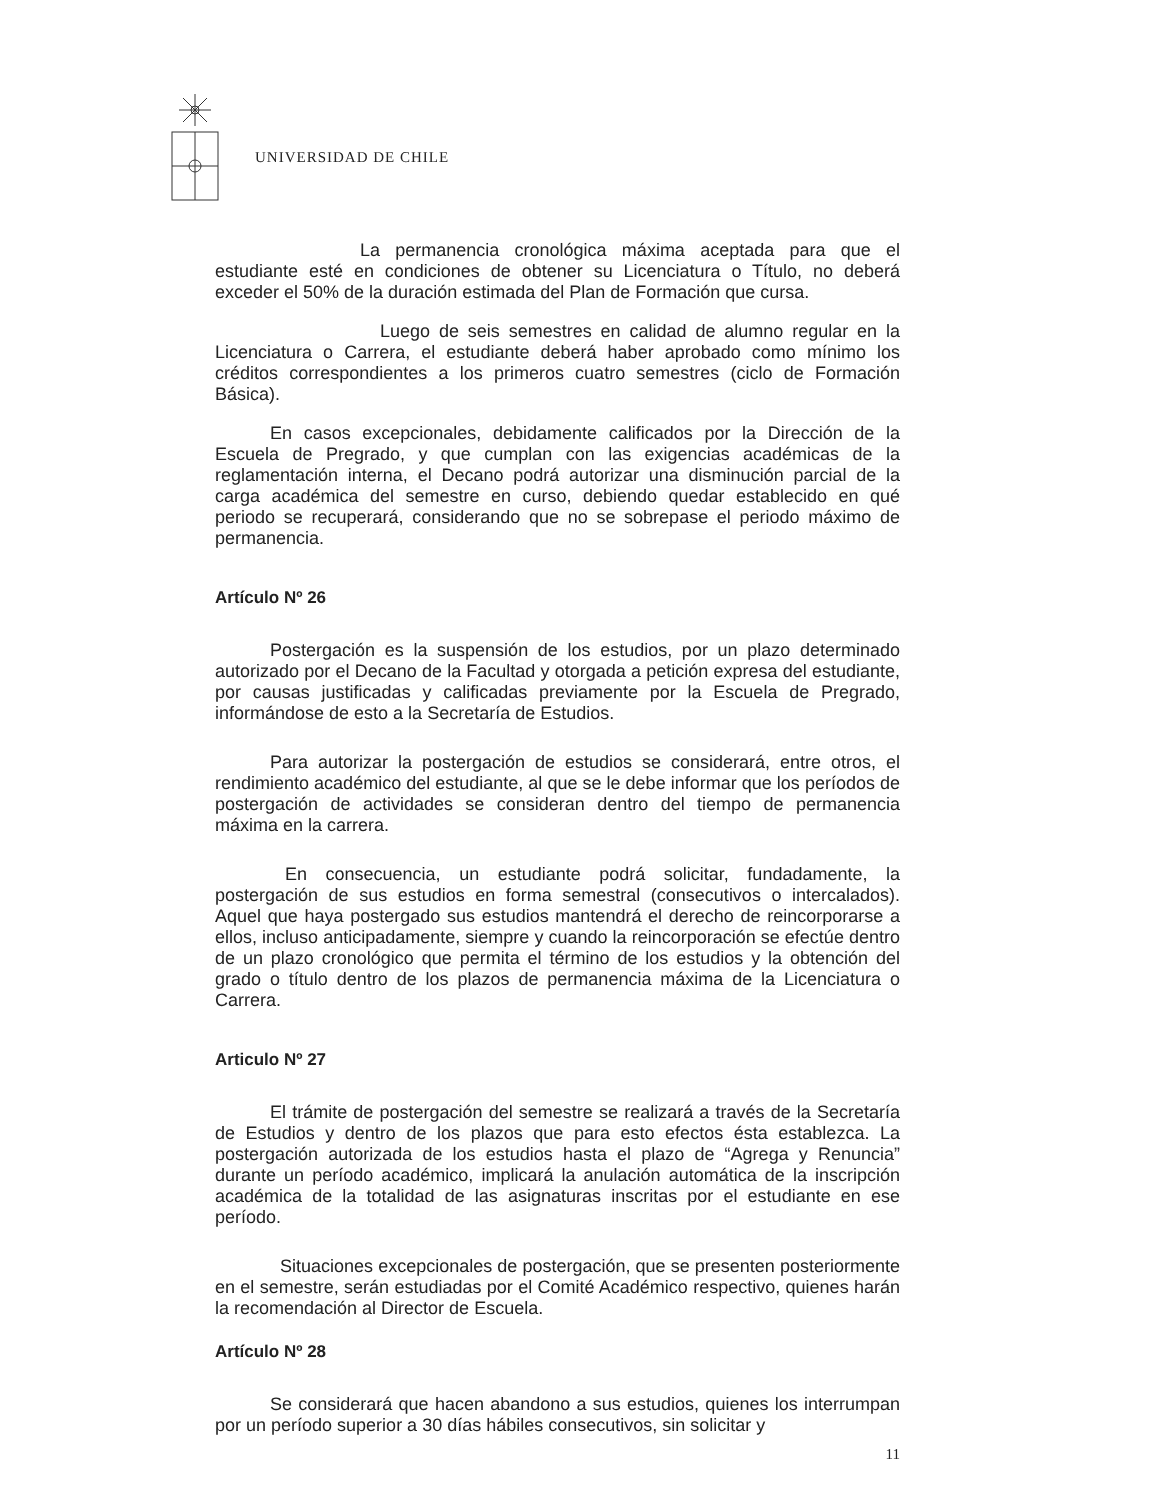UNIVERSIDAD DE CHILE
La permanencia cronológica máxima aceptada para que el estudiante esté en condiciones de obtener su Licenciatura o Título, no deberá exceder el 50% de la duración estimada del Plan de Formación que cursa.
Luego de seis semestres en calidad de alumno regular en la Licenciatura o Carrera, el estudiante deberá haber aprobado como mínimo los créditos correspondientes a los primeros cuatro semestres (ciclo de Formación Básica).
En casos excepcionales, debidamente calificados por la Dirección de la Escuela de Pregrado, y que cumplan con las exigencias académicas de la reglamentación interna, el Decano podrá autorizar una disminución parcial de la carga académica del semestre en curso, debiendo quedar establecido en qué periodo se recuperará, considerando que no se sobrepase el periodo máximo de permanencia.
Artículo Nº 26
Postergación es la suspensión de los estudios, por un plazo determinado autorizado por el Decano de la Facultad y otorgada a petición expresa del estudiante, por causas justificadas y calificadas previamente por la Escuela de Pregrado, informándose de esto a la Secretaría de Estudios.
Para autorizar la postergación de estudios se considerará, entre otros, el rendimiento académico del estudiante, al que se le debe informar que los períodos de postergación de actividades se consideran dentro del tiempo de permanencia máxima en la carrera.
En consecuencia, un estudiante podrá solicitar, fundadamente, la postergación de sus estudios en forma semestral (consecutivos o intercalados). Aquel que haya postergado sus estudios mantendrá el derecho de reincorporarse a ellos, incluso anticipadamente, siempre y cuando la reincorporación se efectúe dentro de un plazo cronológico que permita el término de los estudios y la obtención del grado o título dentro de los plazos de permanencia máxima de la Licenciatura o Carrera.
Articulo Nº 27
El trámite de postergación del semestre se realizará a través de la Secretaría de Estudios y dentro de los plazos que para esto efectos ésta establezca. La postergación autorizada de los estudios hasta el plazo de “Agrega y Renuncia” durante un período académico, implicará la anulación automática de la inscripción académica de la totalidad de las asignaturas inscritas por el estudiante en ese período.
Situaciones excepcionales de postergación, que se presenten posteriormente en el semestre, serán estudiadas por el Comité Académico respectivo, quienes harán la recomendación al Director de Escuela.
Artículo Nº 28
Se considerará que hacen abandono a sus estudios, quienes los interrumpan por un período superior a 30 días hábiles consecutivos, sin solicitar y
11